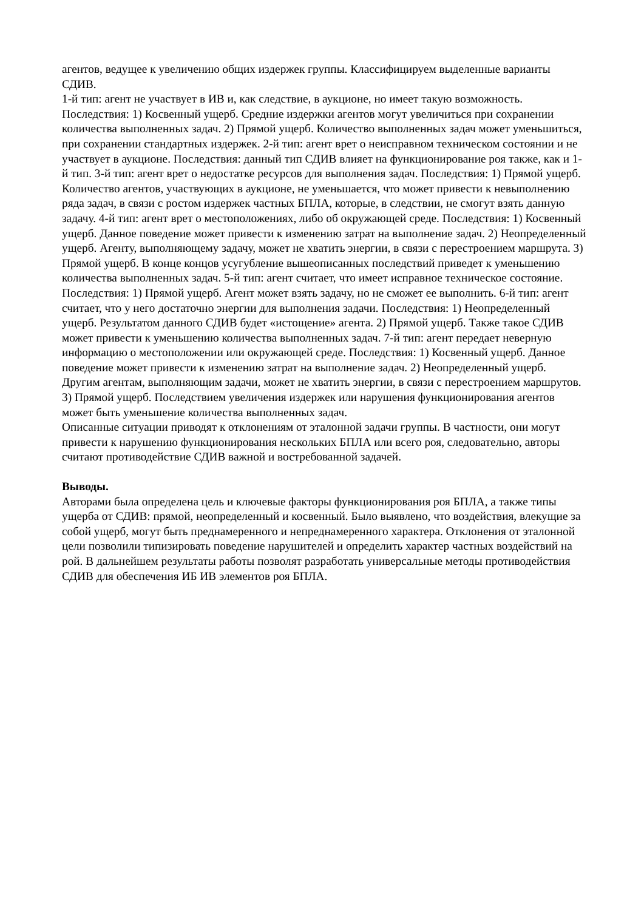агентов, ведущее к увеличению общих издержек группы. Классифицируем выделенные варианты СДИВ.
1-й тип: агент не участвует в ИВ и, как следствие, в аукционе, но имеет такую возможность. Последствия: 1) Косвенный ущерб. Средние издержки агентов могут увеличиться при сохранении количества выполненных задач. 2) Прямой ущерб. Количество выполненных задач может уменьшиться, при сохранении стандартных издержек. 2-й тип: агент врет о неисправном техническом состоянии и не участвует в аукционе. Последствия: данный тип СДИВ влияет на функционирование роя также, как и 1-й тип. 3-й тип: агент врет о недостатке ресурсов для выполнения задач. Последствия: 1) Прямой ущерб. Количество агентов, участвующих в аукционе, не уменьшается, что может привести к невыполнению ряда задач, в связи с ростом издержек частных БПЛА, которые, в следствии, не смогут взять данную задачу. 4-й тип: агент врет о местоположениях, либо об окружающей среде. Последствия: 1) Косвенный ущерб. Данное поведение может привести к изменению затрат на выполнение задач. 2) Неопределенный ущерб. Агенту, выполняющему задачу, может не хватить энергии, в связи с перестроением маршрута. 3) Прямой ущерб. В конце концов усугубление вышеописанных последствий приведет к уменьшению количества выполненных задач. 5-й тип: агент считает, что имеет исправное техническое состояние. Последствия: 1) Прямой ущерб. Агент может взять задачу, но не сможет ее выполнить. 6-й тип: агент считает, что у него достаточно энергии для выполнения задачи. Последствия: 1) Неопределенный ущерб. Результатом данного СДИВ будет «истощение» агента. 2) Прямой ущерб. Также такое СДИВ может привести к уменьшению количества выполненных задач. 7-й тип: агент передает неверную информацию о местоположении или окружающей среде. Последствия: 1) Косвенный ущерб. Данное поведение может привести к изменению затрат на выполнение задач. 2) Неопределенный ущерб. Другим агентам, выполняющим задачи, может не хватить энергии, в связи с перестроением маршрутов. 3) Прямой ущерб. Последствием увеличения издержек или нарушения функционирования агентов может быть уменьшение количества выполненных задач.
Описанные ситуации приводят к отклонениям от эталонной задачи группы. В частности, они могут привести к нарушению функционирования нескольких БПЛА или всего роя, следовательно, авторы считают противодействие СДИВ важной и востребованной задачей.
Выводы.
Авторами была определена цель и ключевые факторы функционирования роя БПЛА, а также типы ущерба от СДИВ: прямой, неопределенный и косвенный. Было выявлено, что воздействия, влекущие за собой ущерб, могут быть преднамеренного и непреднамеренного характера. Отклонения от эталонной цели позволили типизировать поведение нарушителей и определить характер частных воздействий на рой. В дальнейшем результаты работы позволят разработать универсальные методы противодействия СДИВ для обеспечения ИБ ИВ элементов роя БПЛА.